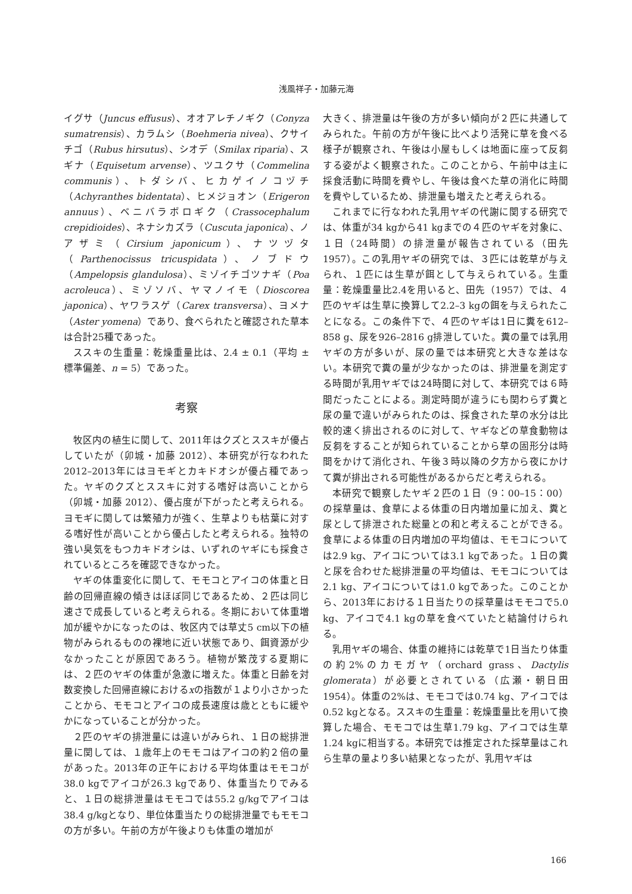浅風祥子・加藤元海
イグサ（Juncus effusus）、オオアレチノギク（Conyza sumatrensis）、カラムシ（Boehmeria nivea）、クサイチゴ（Rubus hirsutus）、シオデ（Smilax riparia）、スギナ（Equisetum arvense）、ツユクサ（Commelina communis）、トダシバ、ヒカゲイノコヅチ（Achyranthes bidentata）、ヒメジョオン（Erigeron annuus）、ベニバラボロギク（Crassocephalum crepidioides）、ネナシカズラ（Cuscuta japonica）、ノアザミ（Cirsium japonicum）、ナツヅタ（Parthenocissus tricuspidata）、ノブドウ（Ampelopsis glandulosa）、ミゾイチゴツナギ（Poa acroleuca）、ミゾソバ、ヤマノイモ（Dioscorea japonica）、ヤワラスゲ（Carex transversa）、ヨメナ（Aster yomena）であり、食べられたと確認された草本は合計25種であった。
ススキの生重量：乾燥重量比は、2.4 ± 0.1（平均 ± 標準偏差、n = 5）であった。
考察
牧区内の植生に関して、2011年はクズとススキが優占していたが（卯城・加藤 2012）、本研究が行なわれた2012–2013年にはヨモギとカキドオシが優占種であった。ヤギのクズとススキに対する嗜好は高いことから（卯城・加藤 2012）、優占度が下がったと考えられる。ヨモギに関しては繁殖力が強く、生草よりも枯葉に対する嗜好性が高いことから優占したと考えられる。独特の強い臭気をもつカキドオシは、いずれのヤギにも採食されているところを確認できなかった。
ヤギの体重変化に関して、モモコとアイコの体重と日齢の回帰直線の傾きはほぼ同じであるため、２匹は同じ速さで成長していると考えられる。冬期において体重増加が緩やかになったのは、牧区内では草丈5 cm以下の植物がみられるものの裸地に近い状態であり、餌資源が少なかったことが原因であろう。植物が繁茂する夏期には、２匹のヤギの体重が急激に増えた。体重と日齢を対数変換した回帰直線におけるxの指数が１より小さかったことから、モモコとアイコの成長速度は歳とともに緩やかになっていることが分かった。
２匹のヤギの排泄量には違いがみられ、１日の総排泄量に関しては、１歳年上のモモコはアイコの約２倍の量があった。2013年の正午における平均体重はモモコが38.0 kgでアイコが26.3 kgであり、体重当たりでみると、１日の総排泄量はモモコでは55.2 g/kgでアイコは38.4 g/kgとなり、単位体重当たりの総排泄量でもモモコの方が多い。午前の方が午後よりも体重の増加が
大きく、排泄量は午後の方が多い傾向が２匹に共通してみられた。午前の方が午後に比べより活発に草を食べる様子が観察され、午後は小屋もしくは地面に座って反芻する姿がよく観察された。このことから、午前中は主に採食活動に時間を費やし、午後は食べた草の消化に時間を費やしているため、排泄量も増えたと考えられる。
これまでに行なわれた乳用ヤギの代謝に関する研究では、体重が34 kgから41 kgまでの４匹のヤギを対象に、１日（24時間）の排泄量が報告されている（田先 1957）。この乳用ヤギの研究では、３匹には乾草が与えられ、１匹には生草が餌として与えられている。生重量：乾燥重量比2.4を用いると、田先（1957）では、４匹のヤギは生草に換算して2.2–3 kgの餌を与えられたことになる。この条件下で、４匹のヤギは1日に糞を612–858 g、尿を926–2816 g排泄していた。糞の量では乳用ヤギの方が多いが、尿の量では本研究と大きな差はない。本研究で糞の量が少なかったのは、排泄量を測定する時間が乳用ヤギでは24時間に対して、本研究では６時間だったことによる。測定時間が違うにも関わらず糞と尿の量で違いがみられたのは、採食された草の水分は比較的速く排出されるのに対して、ヤギなどの草食動物は反芻をすることが知られていることから草の固形分は時間をかけて消化され、午後３時以降の夕方から夜にかけて糞が排出される可能性があるからだと考えられる。
本研究で観察したヤギ２匹の１日（9：00–15：00）の採草量は、食草による体重の日内増加量に加え、糞と尿として排泄された総量との和と考えることができる。食草による体重の日内増加の平均値は、モモコについては2.9 kg、アイコについては3.1 kgであった。１日の糞と尿を合わせた総排泄量の平均値は、モモコについては2.1 kg、アイコについては1.0 kgであった。このことから、2013年における１日当たりの採草量はモモコで5.0 kg、アイコで4.1 kgの草を食べていたと結論付けられる。
乳用ヤギの場合、体重の維持には乾草で1日当たり体重の約2%のカモガヤ（orchard grass、Dactylis glomerata）が必要とされている（広瀬・朝日田 1954）。体重の2%は、モモコでは0.74 kg、アイコでは0.52 kgとなる。ススキの生重量：乾燥重量比を用いて換算した場合、モモコでは生草1.79 kg、アイコでは生草1.24 kgに相当する。本研究では推定された採草量はこれら生草の量より多い結果となったが、乳用ヤギは
166